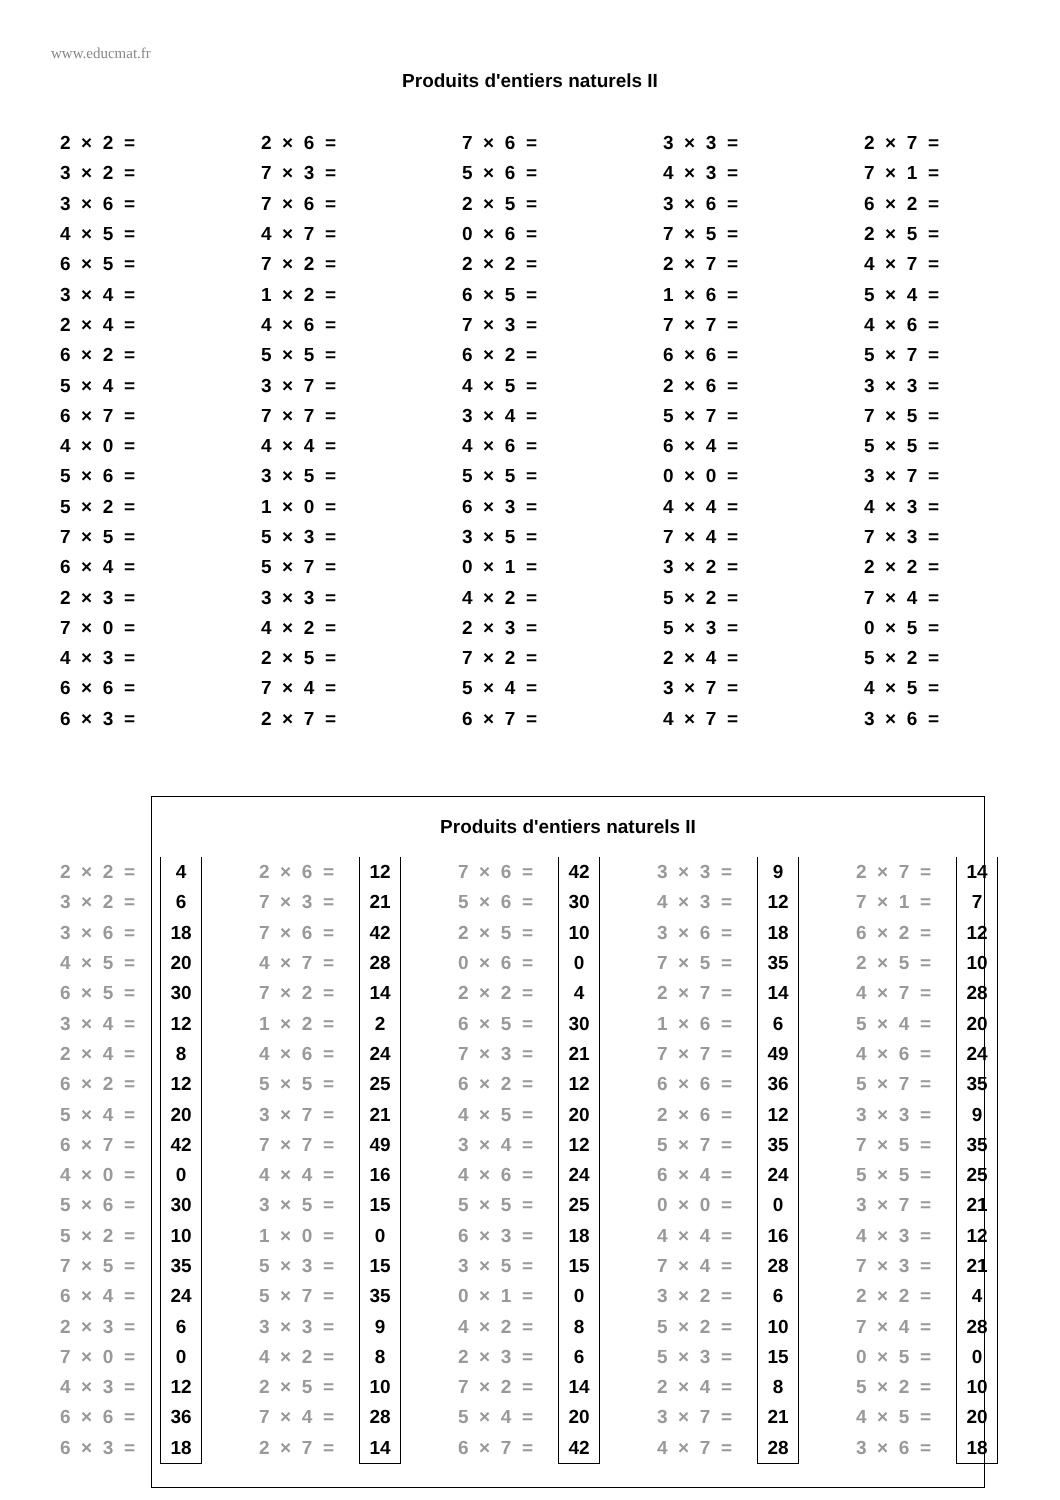www.educmat.fr
Produits d'entiers naturels II
| 2 × 2 = | 2 × 6 = | 7 × 6 = | 3 × 3 = | 2 × 7 = |
| 3 × 2 = | 7 × 3 = | 5 × 6 = | 4 × 3 = | 7 × 1 = |
| 3 × 6 = | 7 × 6 = | 2 × 5 = | 3 × 6 = | 6 × 2 = |
| 4 × 5 = | 4 × 7 = | 0 × 6 = | 7 × 5 = | 2 × 5 = |
| 6 × 5 = | 7 × 2 = | 2 × 2 = | 2 × 7 = | 4 × 7 = |
| 3 × 4 = | 1 × 2 = | 6 × 5 = | 1 × 6 = | 5 × 4 = |
| 2 × 4 = | 4 × 6 = | 7 × 3 = | 7 × 7 = | 4 × 6 = |
| 6 × 2 = | 5 × 5 = | 6 × 2 = | 6 × 6 = | 5 × 7 = |
| 5 × 4 = | 3 × 7 = | 4 × 5 = | 2 × 6 = | 3 × 3 = |
| 6 × 7 = | 7 × 7 = | 3 × 4 = | 5 × 7 = | 7 × 5 = |
| 4 × 0 = | 4 × 4 = | 4 × 6 = | 6 × 4 = | 5 × 5 = |
| 5 × 6 = | 3 × 5 = | 5 × 5 = | 0 × 0 = | 3 × 7 = |
| 5 × 2 = | 1 × 0 = | 6 × 3 = | 4 × 4 = | 4 × 3 = |
| 7 × 5 = | 5 × 3 = | 3 × 5 = | 7 × 4 = | 7 × 3 = |
| 6 × 4 = | 5 × 7 = | 0 × 1 = | 3 × 2 = | 2 × 2 = |
| 2 × 3 = | 3 × 3 = | 4 × 2 = | 5 × 2 = | 7 × 4 = |
| 7 × 0 = | 4 × 2 = | 2 × 3 = | 5 × 3 = | 0 × 5 = |
| 4 × 3 = | 2 × 5 = | 7 × 2 = | 2 × 4 = | 5 × 2 = |
| 6 × 6 = | 7 × 4 = | 5 × 4 = | 3 × 7 = | 4 × 5 = |
| 6 × 3 = | 2 × 7 = | 6 × 7 = | 4 × 7 = | 3 × 6 = |
Produits d'entiers naturels II
| 2 × 2 = | 4 | | 2 × 6 = | 12 | | 7 × 6 = | 42 | | 3 × 3 = | 9 | | 2 × 7 = | 14 |
| 3 × 2 = | 6 | | 7 × 3 = | 21 | | 5 × 6 = | 30 | | 4 × 3 = | 12 | | 7 × 1 = | 7 |
| 3 × 6 = | 18 | | 7 × 6 = | 42 | | 2 × 5 = | 10 | | 3 × 6 = | 18 | | 6 × 2 = | 12 |
| 4 × 5 = | 20 | | 4 × 7 = | 28 | | 0 × 6 = | 0 | | 7 × 5 = | 35 | | 2 × 5 = | 10 |
| 6 × 5 = | 30 | | 7 × 2 = | 14 | | 2 × 2 = | 4 | | 2 × 7 = | 14 | | 4 × 7 = | 28 |
| 3 × 4 = | 12 | | 1 × 2 = | 2 | | 6 × 5 = | 30 | | 1 × 6 = | 6 | | 5 × 4 = | 20 |
| 2 × 4 = | 8 | | 4 × 6 = | 24 | | 7 × 3 = | 21 | | 7 × 7 = | 49 | | 4 × 6 = | 24 |
| 6 × 2 = | 12 | | 5 × 5 = | 25 | | 6 × 2 = | 12 | | 6 × 6 = | 36 | | 5 × 7 = | 35 |
| 5 × 4 = | 20 | | 3 × 7 = | 21 | | 4 × 5 = | 20 | | 2 × 6 = | 12 | | 3 × 3 = | 9 |
| 6 × 7 = | 42 | | 7 × 7 = | 49 | | 3 × 4 = | 12 | | 5 × 7 = | 35 | | 7 × 5 = | 35 |
| 4 × 0 = | 0 | | 4 × 4 = | 16 | | 4 × 6 = | 24 | | 6 × 4 = | 24 | | 5 × 5 = | 25 |
| 5 × 6 = | 30 | | 3 × 5 = | 15 | | 5 × 5 = | 25 | | 0 × 0 = | 0 | | 3 × 7 = | 21 |
| 5 × 2 = | 10 | | 1 × 0 = | 0 | | 6 × 3 = | 18 | | 4 × 4 = | 16 | | 4 × 3 = | 12 |
| 7 × 5 = | 35 | | 5 × 3 = | 15 | | 3 × 5 = | 15 | | 7 × 4 = | 28 | | 7 × 3 = | 21 |
| 6 × 4 = | 24 | | 5 × 7 = | 35 | | 0 × 1 = | 0 | | 3 × 2 = | 6 | | 2 × 2 = | 4 |
| 2 × 3 = | 6 | | 3 × 3 = | 9 | | 4 × 2 = | 8 | | 5 × 2 = | 10 | | 7 × 4 = | 28 |
| 7 × 0 = | 0 | | 4 × 2 = | 8 | | 2 × 3 = | 6 | | 5 × 3 = | 15 | | 0 × 5 = | 0 |
| 4 × 3 = | 12 | | 2 × 5 = | 10 | | 7 × 2 = | 14 | | 2 × 4 = | 8 | | 5 × 2 = | 10 |
| 6 × 6 = | 36 | | 7 × 4 = | 28 | | 5 × 4 = | 20 | | 3 × 7 = | 21 | | 4 × 5 = | 20 |
| 6 × 3 = | 18 | | 2 × 7 = | 14 | | 6 × 7 = | 42 | | 4 × 7 = | 28 | | 3 × 6 = | 18 |